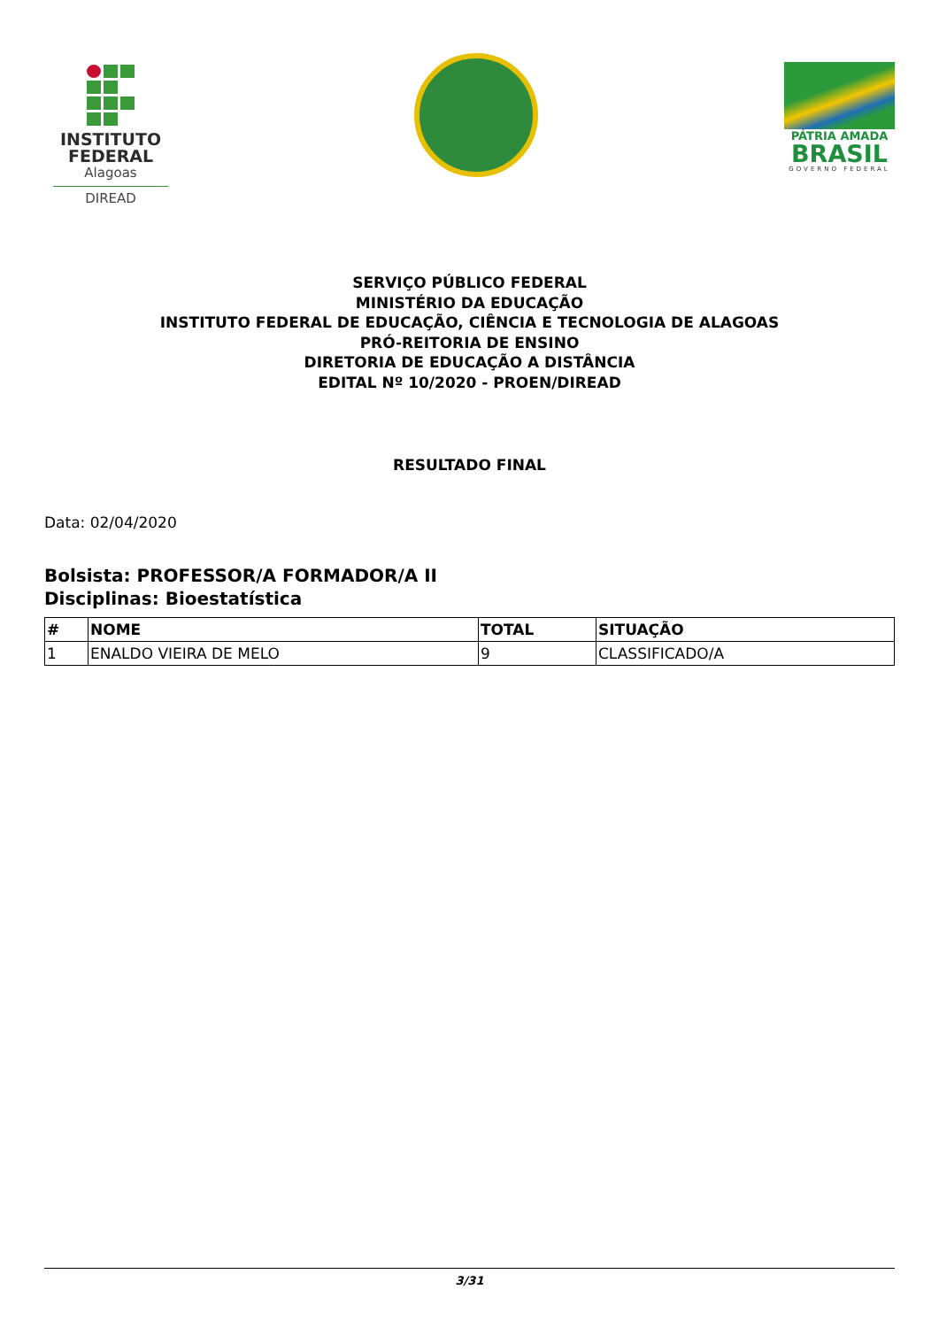INSTITUTO
FEDERAL
Alagoas
DIREAD
PÁTRIA AMADA
BRASIL
GOVERNO FEDERAL
SERVIÇO PÚBLICO FEDERAL
MINISTÉRIO DA EDUCAÇÃO
INSTITUTO FEDERAL DE EDUCAÇÃO, CIÊNCIA E TECNOLOGIA DE ALAGOAS
PRÓ-REITORIA DE ENSINO
DIRETORIA DE EDUCAÇÃO A DISTÂNCIA
EDITAL Nº 10/2020 - PROEN/DIREAD
RESULTADO FINAL
Data: 02/04/2020
Bolsista: PROFESSOR/A FORMADOR/A II
Disciplinas: Bioestatística
| # | NOME | TOTAL | SITUAÇÃO |
| --- | --- | --- | --- |
| 1 | ENALDO VIEIRA DE MELO | 9 | CLASSIFICADO/A |
3/31